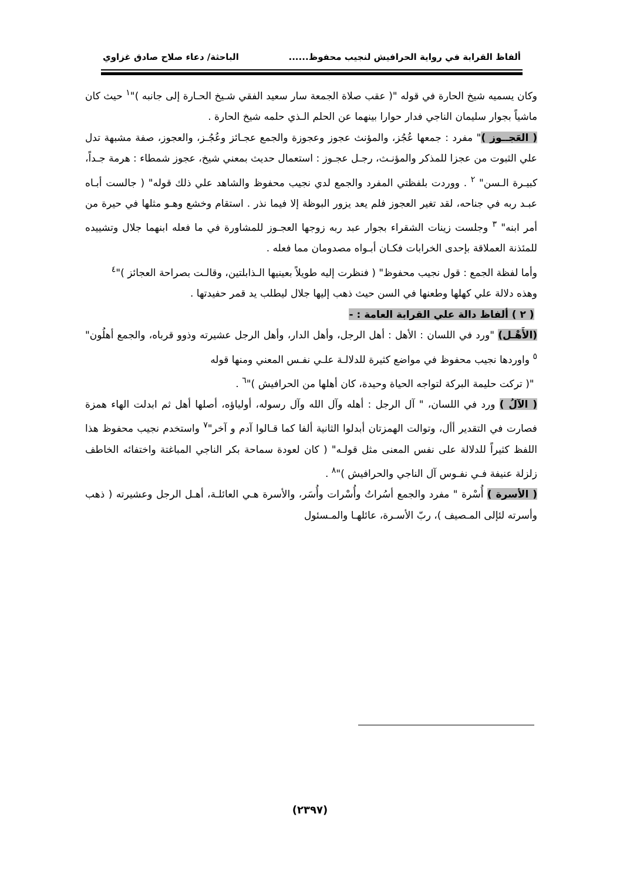ألفاظ القرابة في رواية الحرافيش لنجيب محفوظ...... الباحثة/ دعاء صلاح صادق غزاوي
وكان يسميه شيخ الحارة في قوله "( عقب صلاة الجمعة سار سعيد الفقي شـيخ الحـارة إلى جانبه )"<sup>١</sup> حيث كان ماشياً بجوار سليمان الناجي فدار حوارا بينهما عن الحلم الـذي حلمه شيخ الحارة .
( العَجــوز )" مفرد : جمعها عُجُز، والمؤنث عجوز وعجوزة والجمع عجـائز وعُجُـز، والعجوز، صفة مشبهة تدل علي الثبوت من عجزا للمذكر والمؤنـث، رجـل عجـوز : استعمال حديث بمعني شيخ، عجوز شمطاء : هرمة جـداً، كبيـرة الـسن" <sup>٢</sup> . ووردت بلفظتي المفرد والجمع لدي نجيب محفوظ والشاهد علي ذلك قوله" ( جالست أبـاه عبـد ربه في جناحه، لقد تغير العجوز فلم يعد يزور البوظة إلا فيما نذر . استقام وخشع وهـو مثلها في حيرة من أمر ابنه" <sup>٣</sup> وجلست زينات الشقراء بجوار عبد ربه زوجها العجـوز للمشاورة في ما فعله ابنهما جلال وتشييده للمئذنة العملاقة بإحدى الخرابات فكـان أبـواه مصدومان مما فعله .
وأما لفظة الجمع : قول نجيب محفوظ" ( فنظرت إليه طويلاً بعينيها الـذابلتين، وقالـت بصراحة العجائز )"<sup>٤</sup>
وهذه دلالة علي كهلها وطعنها في السن حيث ذهب إليها جلال ليطلب يد قمر حفيدتها .
( ٢ ) ألفاظ دالة علي القرابة العامة : -
(الأَهْـل) "ورد في اللسان : الأهل : أهل الرجل، وأهل الدار، وأهل الرجل عشيرته وذوو قرباه، والجمع أهلُون" <sup>٥</sup> واوردها نجيب محفوظ في مواضع كثيرة للدلالـة علـي نفـس المعني ومنها قوله
"( تركت حليمة البركة لتواجه الحياة وحيدة، كان أهلها من الحرافيش )"<sup>٦</sup> .
( الآلُ ) ورد في اللسان، " آل الرجل : أهله وآل الله وآل رسوله، أولياؤه، أصلها أهل ثم ابدلت الهاء همزة فصارت في التقدير أأل، وتوالت الهمزتان أبدلوا الثانية ألفا كما قـالوا آدم و آخر"<sup>٧</sup> واستخدم نجيب محفوظ هذا اللفظ كثيراً للدلالة على نفس المعنى مثل قولـه" ( كان لعودة سماحة بكر الناجي المباغتة واختفائه الخاطف زلزلة عنيفة فـي نفـوس آل الناجي والحرافيش )"<sup>٨</sup> .
( الأسرة ) أُسْرة " مفرد والجمع أسُراتُ وأُسْرات وأُسَر، والأسرة هـي العائلـة، أهـل الرجل وعشيرته ( ذهب وأسرته لئإلى المـصيف )، ربّ الأسـرة، عائلهـا والمـسئول
(٢٣٩٧)